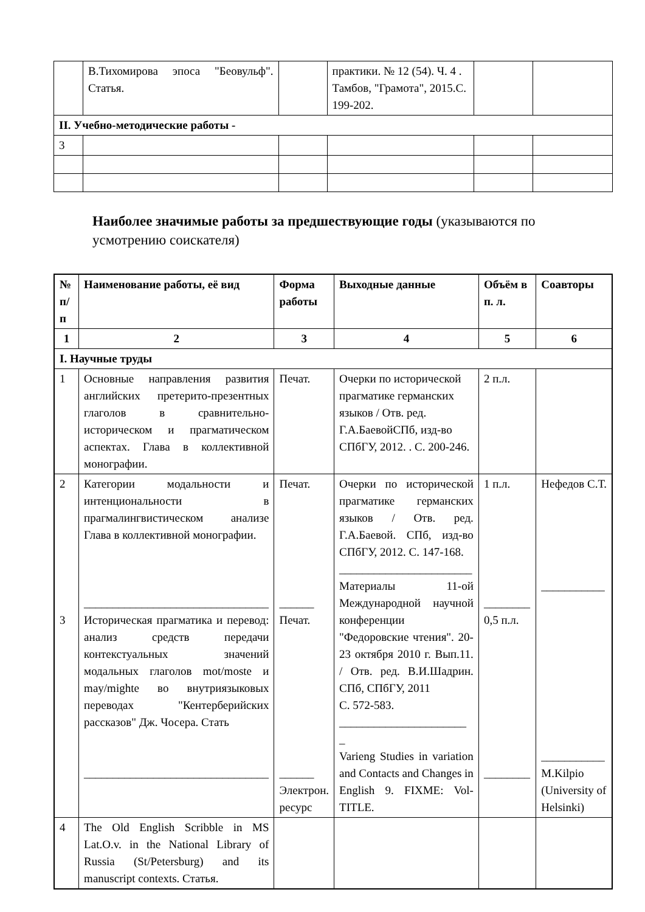| | В.Тихомирова эпоса "Беовульф". Статья. | | практики. № 12 (54). Ч. 4 . Тамбов, "Грамота", 2015.С. 199-202. | | |
| II. Учебно-методические работы - | | | | | |
| 3 | | | | | |
Наиболее значимые работы за предшествующие годы (указываются по усмотрению соискателя)
| № п/п | Наименование работы, её вид | Форма работы | Выходные данные | Объём в п. л. | Соавторы |
| --- | --- | --- | --- | --- | --- |
| 1 | 2 | 3 | 4 | 5 | 6 |
| I. Научные труды | | | | | |
| 1 | Основные направления развития английских претерито-презентных глаголов в сравнительно-историческом и прагматическом аспектах. Глава в коллективной монографии. | Печат. | Очерки по исторической прагматике германских языков / Отв. ред. Г.А.БаевойСПб, изд-во СПбГУ, 2012. . С. 200-246. | 2 п.л. | |
| 2 3 | Категории модальности и интенциональности в прагмалингвистическом анализе Глава в коллективной монографии. ________________________________ Историческая прагматика и перевод: анализ средств передачи контекстуальных значений модальных глаголов mot/moste и may/mighte во внутриязыковых переводах "Кентерберийских рассказов" Дж. Чосера. Стать ________________________________ | Печат. ______ Печат. ______ Электрон. ресурс | Очерки по исторической прагматике германских языков / Отв. ред. Г.А.Баевой. СПб, изд-во СПбГУ, 2012. С. 147-168. _______________________ Материалы 11-ой Международной научной конференции "Федоровские чтения". 20-23 октября 2010 г. Вып.11. / Отв. ред. В.И.Шадрин. СПб, СПбГУ, 2011 С. 572-583. ______________________ _ Varieng Studies in variation and Contacts and Changes in English 9. FIXME: Vol-TITLE. | 1 п.л. ________ 0,5 п.л. ________ | Нефедов С.Т. ___________ ___________ M.Kilpio (University of Helsinki) |
| 4 | The Old English Scribble in MS Lat.O.v. in the National Library of Russia (St/Petersburg) and its manuscript contexts. Статья. | | | | |